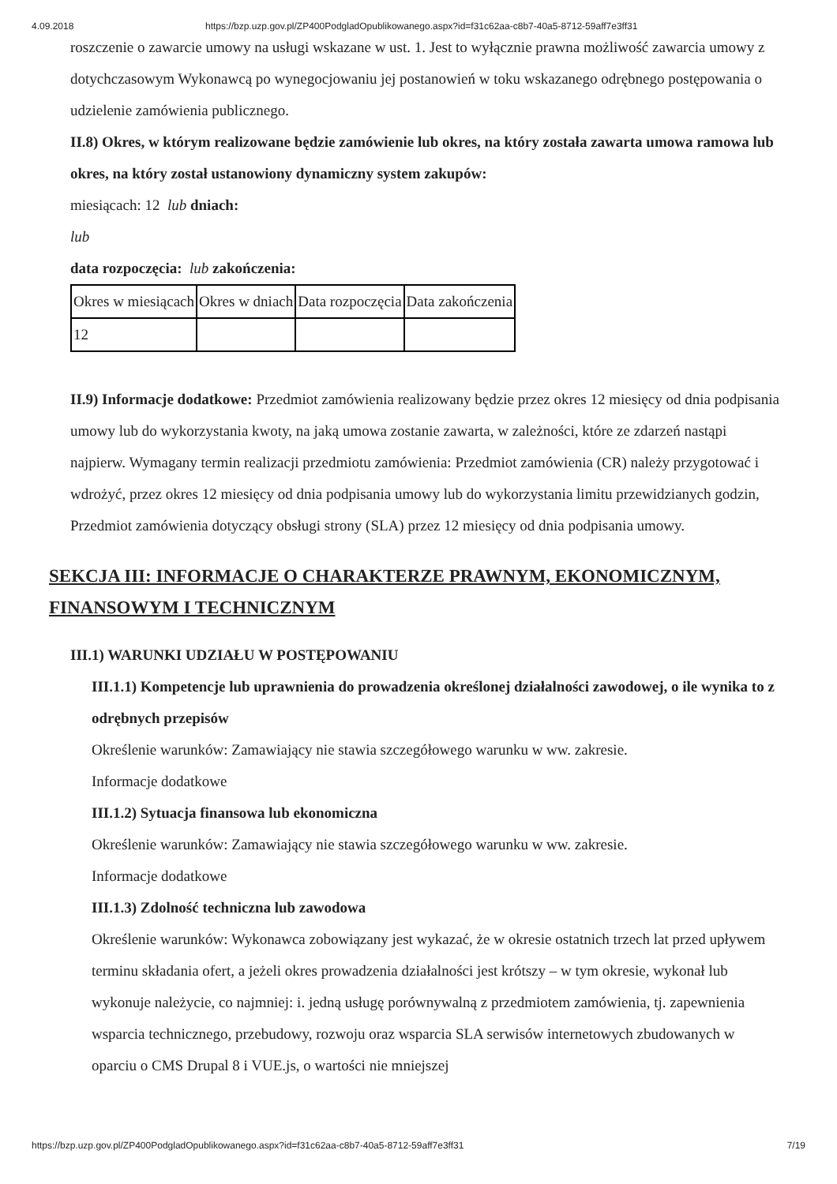4.09.2018 https://bzp.uzp.gov.pl/ZP400PodgladOpublikowanego.aspx?id=f31c62aa-c8b7-40a5-8712-59aff7e3ff31
roszczenie o zawarcie umowy na usługi wskazane w ust. 1. Jest to wyłącznie prawna możliwość zawarcia umowy z dotychczasowym Wykonawcą po wynegocjowaniu jej postanowień w toku wskazanego odrębnego postępowania o udzielenie zamówienia publicznego.
II.8) Okres, w którym realizowane będzie zamówienie lub okres, na który została zawarta umowa ramowa lub okres, na który został ustanowiony dynamiczny system zakupów:
miesiącach: 12 lub dniach:
lub
data rozpoczęcia: lub zakończenia:
| Okres w miesiącach | Okres w dniach | Data rozpoczęcia | Data zakończenia |
| 12 | | | |
II.9) Informacje dodatkowe: Przedmiot zamówienia realizowany będzie przez okres 12 miesięcy od dnia podpisania umowy lub do wykorzystania kwoty, na jaką umowa zostanie zawarta, w zależności, które ze zdarzeń nastąpi najpierw. Wymagany termin realizacji przedmiotu zamówienia: Przedmiot zamówienia (CR) należy przygotować i wdrożyć, przez okres 12 miesięcy od dnia podpisania umowy lub do wykorzystania limitu przewidzianych godzin, Przedmiot zamówienia dotyczący obsługi strony (SLA) przez 12 miesięcy od dnia podpisania umowy.
SEKCJA III: INFORMACJE O CHARAKTERZE PRAWNYM, EKONOMICZNYM, FINANSOWYM I TECHNICZNYM
III.1) WARUNKI UDZIAŁU W POSTĘPOWANIU
III.1.1) Kompetencje lub uprawnienia do prowadzenia określonej działalności zawodowej, o ile wynika to z odrębnych przepisów
Określenie warunków: Zamawiający nie stawia szczegółowego warunku w ww. zakresie.
Informacje dodatkowe
III.1.2) Sytuacja finansowa lub ekonomiczna
Określenie warunków: Zamawiający nie stawia szczegółowego warunku w ww. zakresie.
Informacje dodatkowe
III.1.3) Zdolność techniczna lub zawodowa
Określenie warunków: Wykonawca zobowiązany jest wykazać, że w okresie ostatnich trzech lat przed upływem terminu składania ofert, a jeżeli okres prowadzenia działalności jest krótszy – w tym okresie, wykonał lub wykonuje należycie, co najmniej: i. jedną usługę porównywalną z przedmiotem zamówienia, tj. zapewnienia wsparcia technicznego, przebudowy, rozwoju oraz wsparcia SLA serwisów internetowych zbudowanych w oparciu o CMS Drupal 8 i VUE.js, o wartości nie mniejszej
https://bzp.uzp.gov.pl/ZP400PodgladOpublikowanego.aspx?id=f31c62aa-c8b7-40a5-8712-59aff7e3ff31 7/19